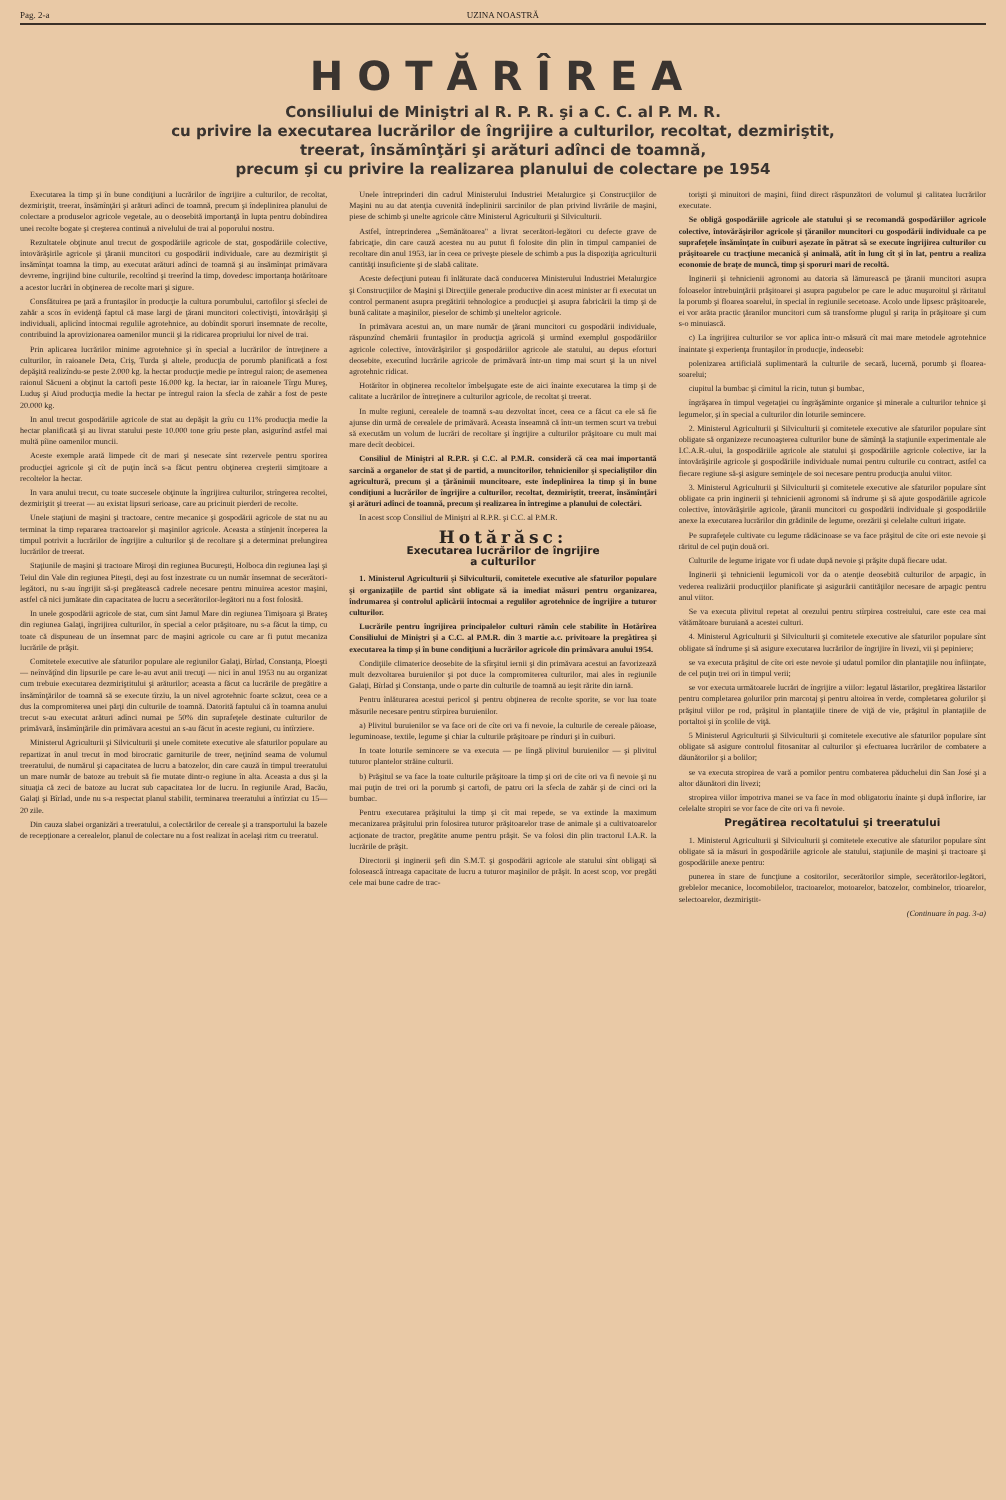Pag. 2-a UZINA NOASTRĂ
HOTĂRÎREA
Consiliului de Miniştri al R. P. R. şi a C. C. al P. M. R.
cu privire la executarea lucrărilor de îngrijire a culturilor, recoltat, dezmiriştit,
treerat, însămînţări şi arături adînci de toamnă,
precum şi cu privire la realizarea planului de colectare pe 1954
Executarea la timp şi în bune condiţiuni a lucrărilor de îngrijire a culturilor, de recoltat, dezmiriştit, treerat, însămînţări şi arături adînci de toamnă, precum şi îndeplinirea planului de colectare a produselor agricole vegetale, au o deosebită importanţă în lupta pentru dobîndirea unei recolte bogate şi creşterea continuă a nivelului de trai al poporului nostru.
Rezultatele obţinute anul trecut de gospodăriile agricole de stat, gospodăriile colective, întovărăşirile agricole şi ţăranii muncitori cu gospodării individuale, care au dezmiriştit şi însămînţat toamna la timp, au executat arături adînci de toamnă şi au însămînţat primăvara devreme, îngrijind bine culturile, recoltînd şi treerînd la timp, dovedesc importanţa hotărîtoare a acestor lucrări în obţinerea de recolte mari şi sigure.
Consfătuirea pe ţară a fruntaşilor în producţie la cultura porumbului, cartofilor şi sfeclei de zahăr a scos în evidenţă faptul că mase largi de ţărani muncitori colectivişti, întovărăşiţi şi individuali, aplicînd întocmai regulile agrotehnice, au dobîndit sporuri însemnate de recolte, contribuind la aprovizionarea oamenilor muncii şi la ridicarea propriului lor nivel de trai.
Prin aplicarea lucrărilor minime agrotehnice şi în special a lucrărilor de întreţinere a culturilor, în raioanele Deta, Criş, Turda şi altele, producţia de porumb planificată a fost depăşită realizîndu-se peste 2.000 kg. la hectar producţie medie pe întregul raion; de asemenea raionul Săcueni a obţinut la cartofi peste 16.000 kg. la hectar, iar în raioanele Tîrgu Mureş, Luduş şi Aiud producţia medie la hectar pe întregul raion la sfecla de zahăr a fost de peste 20.000 kg.
In anul trecut gospodăriile agricole de stat au depăşit la grîu cu 11% producţia medie la hectar planificată şi au livrat statului peste 10.000 tone grîu peste plan, asigurînd astfel mai multă pîine oamenilor muncii.
Aceste exemple arată limpede cît de mari şi nesecate sînt rezervele pentru sporirea producţiei agricole şi cît de puţin încă s-a făcut pentru obţinerea creşterii simţitoare a recoltelor la hectar.
In vara anului trecut, cu toate succesele obţinute la îngrijirea culturilor, strîngerea recoltei, dezmiriştit şi treerat — au existat lipsuri serioase, care au pricinuit pierderi de recolte.
Unele staţiuni de maşini şi tractoare, centre mecanice şi gospodării agricole de stat nu au terminat la timp repararea tractoarelor şi maşinilor agricole. Aceasta a stînjenit începerea la timpul potrivit a lucrărilor de îngrijire a culturilor şi de recoltare şi a determinat prelungirea lucrărilor de treerat.
Staţiunile de maşini şi tractoare Miroşi din regiunea Bucureşti, Holboca din regiunea Iaşi şi Teiul din Vale din regiunea Piteşti, deşi au fost înzestrate cu un număr însemnat de secerători-legători, nu s-au îngrijit să-şi pregătească cadrele necesare pentru minuirea acestor maşini, astfel că nici jumătate din capacitatea de lucru a secerătorilor-legători nu a fost folosită.
In unele gospodării agricole de stat, cum sînt Jamul Mare din regiunea Timişoara şi Brateş din regiunea Galaţi, îngrijirea culturilor, în special a celor prăşitoare, nu s-a făcut la timp, cu toate că dispuneau de un însemnat parc de maşini agricole cu care ar fi putut mecaniza lucrările de prăşit.
Comitetele executive ale sfaturilor populare ale regiunilor Galaţi, Bîrlad, Constanţa, Ploeşti — neînvăţînd din lipsurile pe care le-au avut anii trecuţi — nici în anul 1953 nu au organizat cum trebuie executarea dezmiriştitului şi arăturilor; aceasta a făcut ca lucrările de pregătire a însămînţărilor de toamnă să se execute tîrziu, la un nivel agrotehnic foarte scăzut, ceea ce a dus la compromiterea unei părţi din culturile de toamnă. Datorită faptului că în toamna anului trecut s-au executat arături adînci numai pe 50% din suprafeţele destinate culturilor de primăvară, însămînţările din primăvara acestui an s-au făcut în aceste regiuni, cu întîrziere.
Ministerul Agriculturii şi Silviculturii şi unele comitete executive ale sfaturilor populare au repartizat în anul trecut în mod birocratic garniturile de treer, neţinînd seama de volumul treeratului, de numărul şi capacitatea de lucru a batozelor, din care cauză în timpul treeratului un mare număr de batoze au trebuit să fie mutate dintr-o regiune în alta. Aceasta a dus şi la situaţia că zeci de batoze au lucrat sub capacitatea lor de lucru. In regiunile Arad, Bacău, Galaţi şi Bîrlad, unde nu s-a respectat planul stabilit, terminarea treeratului a întîrziat cu 15—20 zile.
Din cauza slabei organizări a treeratului, a colectărilor de cereale şi a transportului la bazele de recepţionare a cerealelor, planul de colectare nu a fost realizat în acelaşi ritm cu treeratul.
Unele întreprinderi din cadrul Ministerului Industriei Metalurgice şi Construcţiilor de Maşini nu au dat atenţia cuvenită îndeplinirii sarcinilor de plan privind livrările de maşini, piese de schimb şi unelte agricole către Ministerul Agriculturii şi Silviculturii.
Astfel, întreprinderea „Semănătoarea" a livrat secerători-legători cu defecte grave de fabricaţie, din care cauză acestea nu au putut fi folosite din plin în timpul campaniei de recoltare din anul 1953, iar în ceea ce priveşte piesele de schimb a pus la dispoziţia agriculturii cantităţi insuficiente şi de slabă calitate.
Aceste defecţiuni puteau fi înlăturate dacă conducerea Ministerului Industriei Metalurgice şi Construcţiilor de Maşini şi Direcţiile generale productive din acest minister ar fi executat un control permanent asupra pregătirii tehnologice a producţiei şi asupra fabricării la timp şi de bună calitate a maşinilor, pieselor de schimb şi uneltelor agricole.
In primăvara acestui an, un mare număr de ţărani muncitori cu gospodării individuale, răspunzînd chemării fruntaşilor în producţia agricolă şi urmînd exemplul gospodăriilor agricole colective, întovărăşirilor şi gospodăriilor agricole ale statului, au depus eforturi deosebite, executînd lucrările agricole de primăvară într-un timp mai scurt şi la un nivel agrotehnic ridicat.
Hotărîtor în obţinerea recoltelor îmbelşugate este de aici înainte executarea la timp şi de calitate a lucrărilor de întreţinere a culturilor agricole, de recoltat şi treerat.
In multe regiuni, cerealele de toamnă s-au dezvoltat încet, ceea ce a făcut ca ele să fie ajunse din urmă de cerealele de primăvară. Aceasta înseamnă că într-un termen scurt va trebui să executăm un volum de lucrări de recoltare şi îngrijire a culturilor prăşitoare cu mult mai mare decît deobicei.
Consiliul de Miniştri al R.P.R. şi C.C. al P.M.R. consideră că cea mai importantă sarcină a organelor de stat şi de partid, a muncitorilor, tehnicienilor şi specialiştilor din agricultură, precum şi a ţărănimii muncitoare, este îndeplinirea la timp şi în bune condiţiuni a lucrărilor de îngrijire a culturilor, recoltat, dezmiriştit, treerat, însămînţări şi arături adînci de toamnă, precum şi realizarea în întregime a planului de colectări.
In acest scop Consiliul de Miniştri al R.P.R. şi C.C. al P.M.R.
Hotărăsc:
Executarea lucrărilor de îngrijire
a culturilor
1. Ministerul Agriculturii şi Silviculturii, comitetele executive ale sfaturilor populare şi organizaţiile de partid sînt obligate să ia imediat măsuri pentru organizarea, îndrumarea şi controlul aplicării întocmai a regulilor agrotehnice de îngrijire a tuturor culturilor.
Lucrările pentru îngrijirea principalelor culturi rămîn cele stabilite în Hotărîrea Consiliului de Miniştri şi a C.C. al P.M.R. din 3 martie a.c. privitoare la pregătirea şi executarea la timp şi în bune condiţiuni a lucrărilor agricole din primăvara anului 1954.
Condiţiile climaterice deosebite de la sfîrşitul iernii şi din primăvara acestui an favorizează mult dezvoltarea buruienilor şi pot duce la compromiterea culturilor, mai ales în regiunile Galaţi, Bîrlad şi Constanţa, unde o parte din culturile de toamnă au ieşit rărite din iarnă.
Pentru înlăturarea acestui pericol şi pentru obţinerea de recolte sporite, se vor lua toate măsurile necesare pentru stîrpirea buruienilor.
a) Plivitul buruienilor se va face ori de cîte ori va fi nevoie, la culturile de cereale păioase, leguminoase, textile, legume şi chiar la culturile prăşitoare pe rînduri şi în cuiburi.
In toate loturile semincere se va executa — pe lîngă plivitul buruienilor — şi plivitul tuturor plantelor străine culturii.
b) Prăşitul se va face la toate culturile prăşitoare la timp şi ori de cîte ori va fi nevoie şi nu mai puţin de trei ori la porumb şi cartofi, de patru ori la sfecla de zahăr şi de cinci ori la bumbac.
Pentru executarea prăşitului la timp şi cît mai repede, se va extinde la maximum mecanizarea prăşitului prin folosirea tuturor prăşitoarelor trase de animale şi a cultivatoarelor acţionate de tractor, pregătite anume pentru prăşit. Se va folosi din plin tractorul I.A.R. la lucrările de prăşit.
Directorii şi inginerii şefi din S.M.T. şi gospodării agricole ale statului sînt obligaţi să folosească întreaga capacitate de lucru a tuturor maşinilor de prăşit. In acest scop, vor pregăti cele mai bune cadre de trac-
torişti şi minuitori de maşini, fiind direct răspunzători de volumul şi calitatea lucrărilor executate.
Se obligă gospodăriile agricole ale statului şi se recomandă gospodăriilor agricole colective, întovărăşirilor agricole şi ţăranilor muncitori cu gospodării individuale ca pe suprafeţele însămînţate în cuiburi aşezate în pătrat să se execute îngrijirea culturilor cu prăşitoarele cu tracţiune mecanică şi animală, atît în lung cît şi în lat, pentru a realiza economie de braţe de muncă, timp şi sporuri mari de recoltă.
Inginerii şi tehnicienii agronomi au datoria să lămurească pe ţăranii muncitori asupra foloaselor întrebuinţării prăşitoarei şi asupra pagubelor pe care le aduc muşuroitul şi răritatul la porumb şi floarea soarelui, în special în regiunile secetoase. Acolo unde lipsesc prăşitoarele, ei vor arăta practic ţăranilor muncitori cum să transforme plugul şi rariţa în prăşitoare şi cum s-o minuiască.
c) La îngrijirea culturilor se vor aplica într-o măsură cît mai mare metodele agrotehnice înaintate şi experienţa fruntaşilor în producţie, îndeosebi:
polenizarea artificială suplimentară la culturile de secară, lucernă, porumb şi floarea-soarelui;
ciupitul la bumbac şi cîrnitul la ricin, tutun şi bumbac,
îngrăşarea în timpul vegetaţiei cu îngrăşăminte organice şi minerale a culturilor tehnice şi legumelor, şi în special a culturilor din loturile semincere.
2. Ministerul Agriculturii şi Silviculturii şi comitetele executive ale sfaturilor populare sînt obligate să organizeze recunoaşterea culturilor bune de sămînţă la staţiunile experimentale ale I.C.A.R.-ului, la gospodăriile agricole ale statului şi gospodăriile agricole colective, iar la întovărăşirile agricole şi gospodăriile individuale numai pentru culturile cu contract, astfel ca fiecare regiune să-şi asigure seminţele de soi necesare pentru producţia anului viitor.
3. Ministerul Agriculturii şi Silviculturii şi comitetele executive ale sfaturilor populare sînt obligate ca prin inginerii şi tehnicienii agronomi să îndrume şi să ajute gospodăriile agricole colective, întovărăşirile agricole, ţăranii muncitori cu gospodării individuale şi gospodăriile anexe la executarea lucrărilor din grădinile de legume, orezării şi celelalte culturi irigate.
Pe suprafeţele cultivate cu legume rădăcinoase se va face prăşitul de cîte ori este nevoie şi răritul de cel puţin două ori.
Culturile de legume irigate vor fi udate după nevoie şi prăşite după fiecare udat.
Inginerii şi tehnicienii legumicoli vor da o atenţie deosebită culturilor de arpagic, în vederea realizării producţiilor planificate şi asigurării cantităţilor necesare de arpagic pentru anul viitor.
Se va executa plivitul repetat al orezului pentru stîrpirea costreiului, care este cea mai vătămătoare buruiană a acestei culturi.
4. Ministerul Agriculturii şi Silviculturii şi comitetele executive ale sfaturilor populare sînt obligate să îndrume şi să asigure executarea lucrărilor de îngrijire în livezi, vii şi pepiniere;
se va executa prăşitul de cîte ori este nevoie şi udatul pomilor din plantaţiile nou înfiinţate, de cel puţin trei ori în timpul verii;
se vor executa următoarele lucrări de îngrijire a viilor: legatul lăstarilor, pregătirea lăstarilor pentru completarea golurilor prin marcotaj şi pentru altoirea în verde, completarea golurilor şi prăşitul viilor pe rod, prăşitul în plantaţiile tinere de viţă de vie, prăşitul în plantaţiile de portaltoi şi în şcolile de viţă.
5 Ministerul Agriculturii şi Silviculturii şi comitetele executive ale sfaturilor populare sînt obligate să asigure controlul fitosanitar al culturilor şi efectuarea lucrărilor de combatere a dăunătorilor şi a bolilor;
se va executa stropirea de vară a pomilor pentru combaterea păduchelui din San José şi a altor dăunători din livezi;
stropirea viilor împotriva manei se va face în mod obligatoriu înainte şi după înflorire, iar celelalte stropiri se vor face de cîte ori va fi nevoie.
Pregătirea recoltatului şi treeratului
1. Ministerul Agriculturii şi Silviculturii şi comitetele executive ale sfaturilor populare sînt obligate să ia măsuri în gospodăriile agricole ale statului, staţiunile de maşini şi tractoare şi gospodăriile anexe pentru:
punerea în stare de funcţiune a cositorilor, secerătorilor simple, secerătorilor-legători, greblelor mecanice, locomobilelor, tractoarelor, motoarelor, batozelor, combinelor, trioarelor, selectoarelor, dezmiriştit-
(Continuare în pag. 3-a)